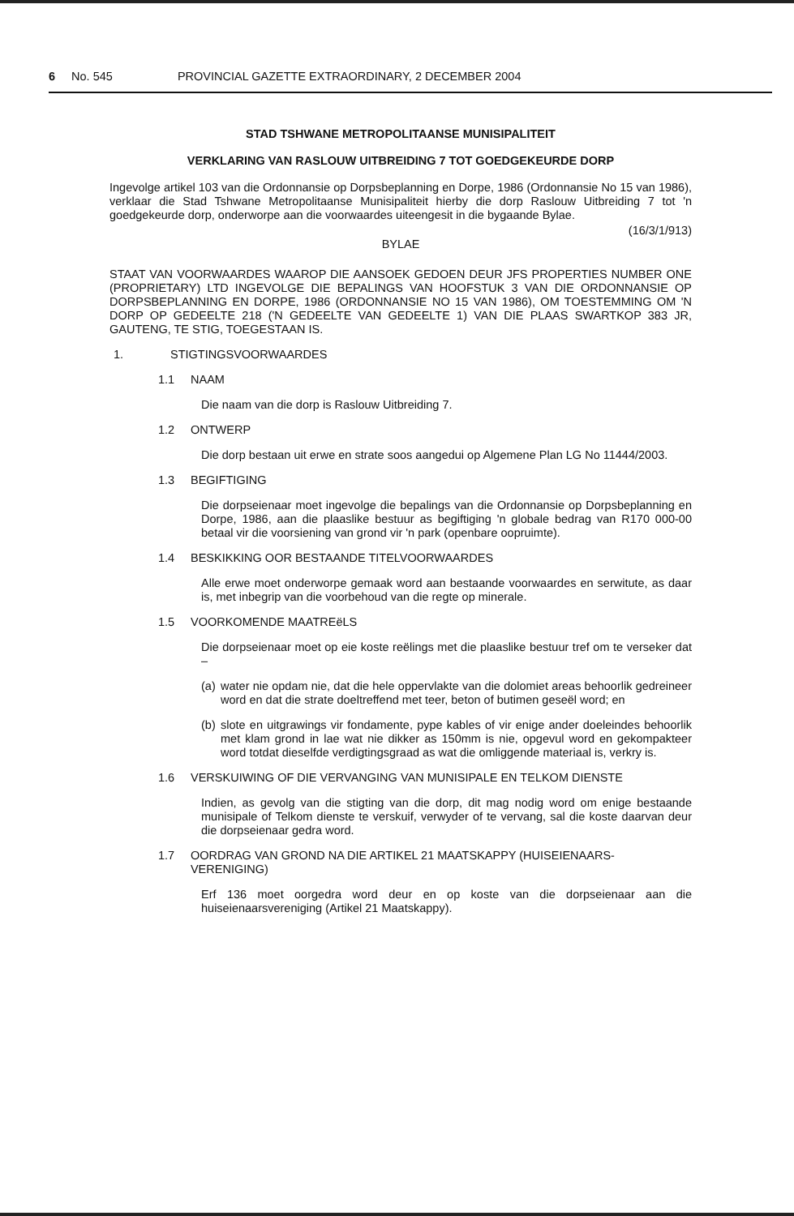6 No. 545 PROVINCIAL GAZETTE EXTRAORDINARY, 2 DECEMBER 2004
STAD TSHWANE METROPOLITAANSE MUNISIPALITEIT
VERKLARING VAN RASLOUW UITBREIDING 7 TOT GOEDGEKEURDE DORP
Ingevolge artikel 103 van die Ordonnansie op Dorpsbeplanning en Dorpe, 1986 (Ordonnansie No 15 van 1986), verklaar die Stad Tshwane Metropolitaanse Munisipaliteit hierby die dorp Raslouw Uitbreiding 7 tot 'n goedgekeurde dorp, onderworpe aan die voorwaardes uiteengesit in die bygaande Bylae.
(16/3/1/913)
BYLAE
STAAT VAN VOORWAARDES WAAROP DIE AANSOEK GEDOEN DEUR JFS PROPERTIES NUMBER ONE (PROPRIETARY) LTD INGEVOLGE DIE BEPALINGS VAN HOOFSTUK 3 VAN DIE ORDONNANSIE OP DORPSBEPLANNING EN DORPE, 1986 (ORDONNANSIE NO 15 VAN 1986), OM TOESTEMMING OM 'N DORP OP GEDEELTE 218 ('N GEDEELTE VAN GEDEELTE 1) VAN DIE PLAAS SWARTKOP 383 JR, GAUTENG, TE STIG, TOEGESTAAN IS.
1. STIGTINGSVOORWAARDES
1.1 NAAM
Die naam van die dorp is Raslouw Uitbreiding 7.
1.2 ONTWERP
Die dorp bestaan uit erwe en strate soos aangedui op Algemene Plan LG No 11444/2003.
1.3 BEGIFTIGING
Die dorpseienaar moet ingevolge die bepalings van die Ordonnansie op Dorpsbeplanning en Dorpe, 1986, aan die plaaslike bestuur as begiftiging 'n globale bedrag van R170 000-00 betaal vir die voorsiening van grond vir 'n park (openbare oopruimte).
1.4 BESKIKKING OOR BESTAANDE TITELVOORWAARDES
Alle erwe moet onderworpe gemaak word aan bestaande voorwaardes en serwitute, as daar is, met inbegrip van die voorbehoud van die regte op minerale.
1.5 VOORKOMENDE MAATREëLS
Die dorpseienaar moet op eie koste reëlings met die plaaslike bestuur tref om te verseker dat –
(a) water nie opdam nie, dat die hele oppervlakte van die dolomiet areas behoorlik gedreineer word en dat die strate doeltreffend met teer, beton of butimen geseël word; en
(b) slote en uitgrawings vir fondamente, pype kables of vir enige ander doeleindes behoorlik met klam grond in lae wat nie dikker as 150mm is nie, opgevul word en gekompakteer word totdat dieselfde verdigtingsgraad as wat die omliggende materiaal is, verkry is.
1.6 VERSKUIWING OF DIE VERVANGING VAN MUNISIPALE EN TELKOM DIENSTE
Indien, as gevolg van die stigting van die dorp, dit mag nodig word om enige bestaande munisipale of Telkom dienste te verskuif, verwyder of te vervang, sal die koste daarvan deur die dorpseienaar gedra word.
1.7 OORDRAG VAN GROND NA DIE ARTIKEL 21 MAATSKAPPY (HUISEIENAARS-VERENIGING)
Erf 136 moet oorgedra word deur en op koste van die dorpseienaar aan die huiseienaarsvereniging (Artikel 21 Maatskappy).